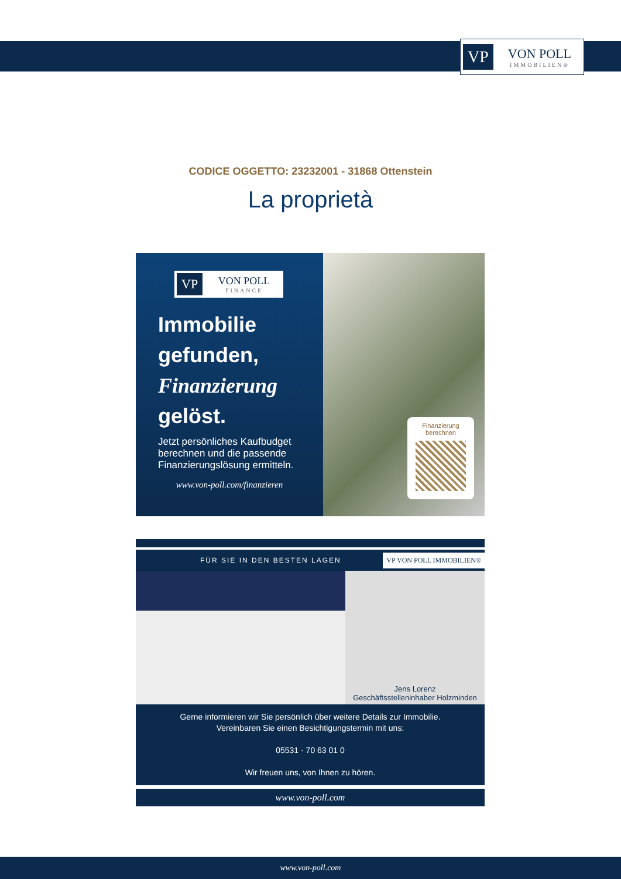VP
VON POLL
IMMOBILIEN®
CODICE OGGETTO: 23232001 - 31868 Ottenstein
La proprietà
VP
VON POLL
FINANCE
Immobilie gefunden, Finanzierung gelöst.
Jetzt persönliches Kaufbudget berechnen und die passende Finanzierungslösung ermitteln.
www.von-poll.com/finanzieren
Finanzierung berechnen
FÜR SIE IN DEN BESTEN LAGEN VP VON POLL IMMOBILIEN®
Jens Lorenz
Geschäftsstelleninhaber Holzminden
Gerne informieren wir Sie persönlich über weitere Details zur Immobilie.
Vereinbaren Sie einen Besichtigungstermin mit uns:
05531 - 70 63 01 0
Wir freuen uns, von Ihnen zu hören.
www.von-poll.com
www.von-poll.com